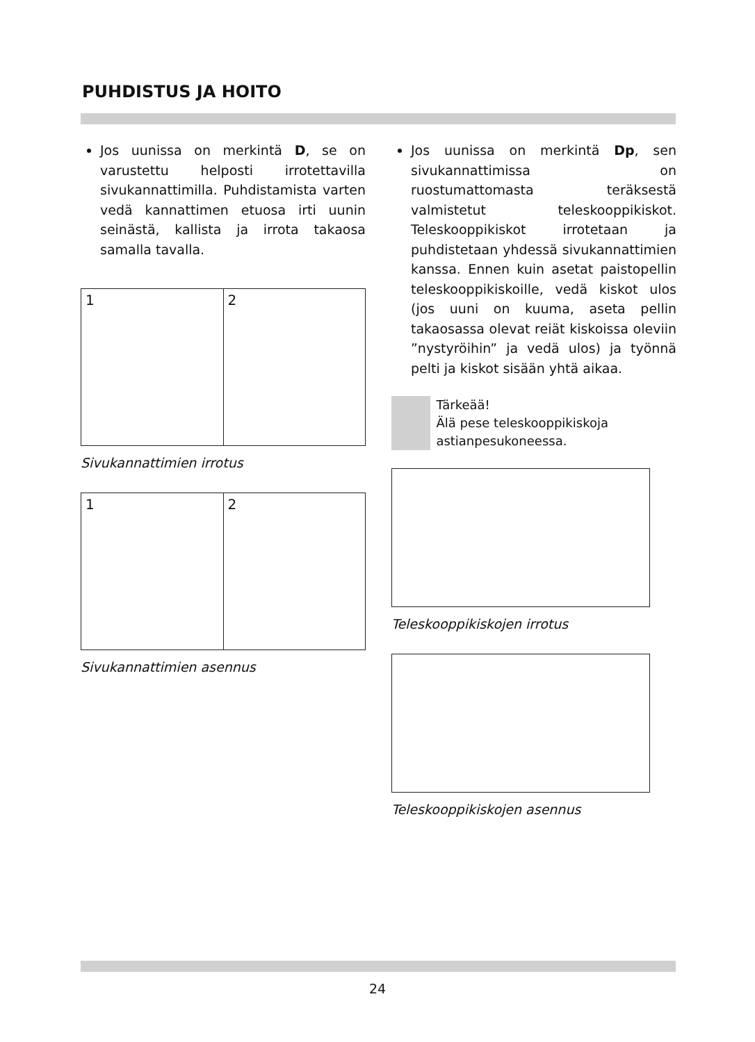PUHDISTUS JA HOITO
Jos uunissa on merkintä D, se on varustettu helposti irrotettavilla sivukannattimilla. Puhdistamista varten vedä kannattimen etuosa irti uunin seinästä, kallista ja irrota takaosa samalla tavalla.
1 2
Sivukannattimien irrotus
1 2
Sivukannattimien asennus
Jos uunissa on merkintä Dp, sen sivukannattimissa on ruostumattomasta teräksestä valmistetut teleskooppikiskot. Teleskooppikiskot irrotetaan ja puhdistetaan yhdessä sivukannattimien kanssa. Ennen kuin asetat paistopellin teleskooppikiskoille, vedä kiskot ulos (jos uuni on kuuma, aseta pellin takaosassa olevat reiät kiskoissa oleviin ”nystyröihin” ja vedä ulos) ja työnnä pelti ja kiskot sisään yhtä aikaa.
Tärkeää!
Älä pese teleskooppikiskoja astianpesukoneessa.
Teleskooppikiskojen irrotus
Teleskooppikiskojen asennus
24